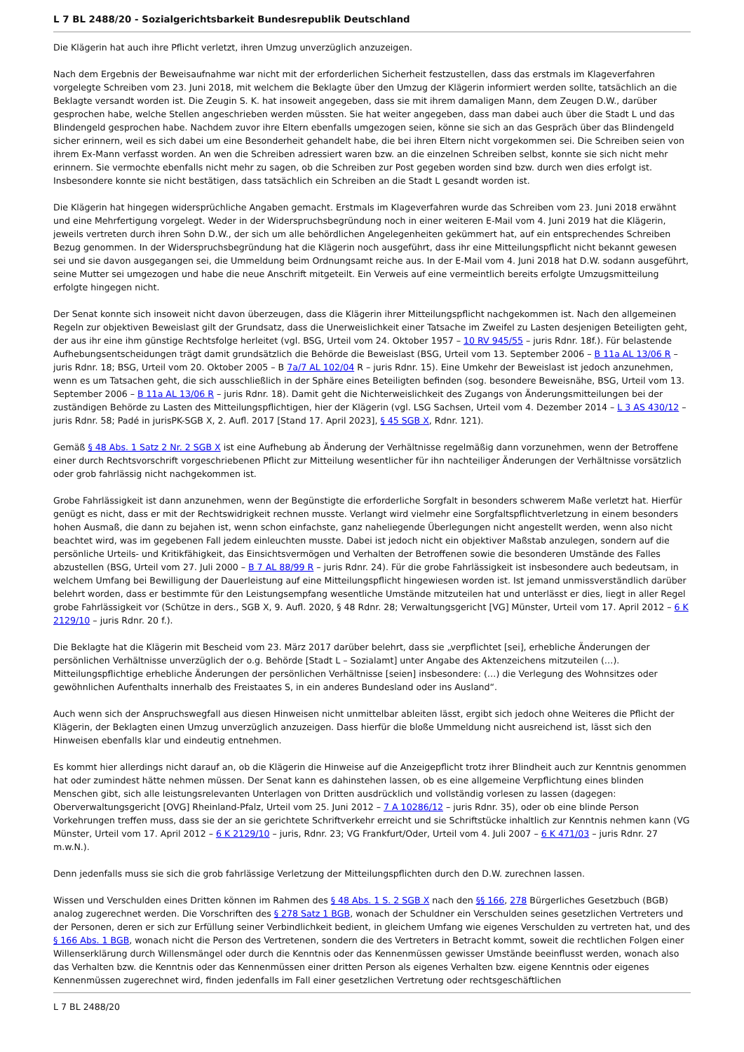L 7 BL 2488/20 - Sozialgerichtsbarkeit Bundesrepublik Deutschland
Die Klägerin hat auch ihre Pflicht verletzt, ihren Umzug unverzüglich anzuzeigen.
Nach dem Ergebnis der Beweisaufnahme war nicht mit der erforderlichen Sicherheit festzustellen, dass das erstmals im Klageverfahren vorgelegte Schreiben vom 23. Juni 2018, mit welchem die Beklagte über den Umzug der Klägerin informiert werden sollte, tatsächlich an die Beklagte versandt worden ist. Die Zeugin S. K. hat insoweit angegeben, dass sie mit ihrem damaligen Mann, dem Zeugen D.W., darüber gesprochen habe, welche Stellen angeschrieben werden müssten. Sie hat weiter angegeben, dass man dabei auch über die Stadt L und das Blindengeld gesprochen habe. Nachdem zuvor ihre Eltern ebenfalls umgezogen seien, könne sie sich an das Gespräch über das Blindengeld sicher erinnern, weil es sich dabei um eine Besonderheit gehandelt habe, die bei ihren Eltern nicht vorgekommen sei. Die Schreiben seien von ihrem Ex-Mann verfasst worden. An wen die Schreiben adressiert waren bzw. an die einzelnen Schreiben selbst, konnte sie sich nicht mehr erinnern. Sie vermochte ebenfalls nicht mehr zu sagen, ob die Schreiben zur Post gegeben worden sind bzw. durch wen dies erfolgt ist. Insbesondere konnte sie nicht bestätigen, dass tatsächlich ein Schreiben an die Stadt L gesandt worden ist.
Die Klägerin hat hingegen widersprüchliche Angaben gemacht. Erstmals im Klageverfahren wurde das Schreiben vom 23. Juni 2018 erwähnt und eine Mehrfertigung vorgelegt. Weder in der Widerspruchsbegründung noch in einer weiteren E-Mail vom 4. Juni 2019 hat die Klägerin, jeweils vertreten durch ihren Sohn D.W., der sich um alle behördlichen Angelegenheiten gekümmert hat, auf ein entsprechendes Schreiben Bezug genommen. In der Widerspruchsbegründung hat die Klägerin noch ausgeführt, dass ihr eine Mitteilungspflicht nicht bekannt gewesen sei und sie davon ausgegangen sei, die Ummeldung beim Ordnungsamt reiche aus. In der E-Mail vom 4. Juni 2018 hat D.W. sodann ausgeführt, seine Mutter sei umgezogen und habe die neue Anschrift mitgeteilt. Ein Verweis auf eine vermeintlich bereits erfolgte Umzugsmitteilung erfolgte hingegen nicht.
Der Senat konnte sich insoweit nicht davon überzeugen, dass die Klägerin ihrer Mitteilungspflicht nachgekommen ist. Nach den allgemeinen Regeln zur objektiven Beweislast gilt der Grundsatz, dass die Unerweislichkeit einer Tatsache im Zweifel zu Lasten desjenigen Beteiligten geht, der aus ihr eine ihm günstige Rechtsfolge herleitet (vgl. BSG, Urteil vom 24. Oktober 1957 – 10 RV 945/55 – juris Rdnr. 18f.). Für belastende Aufhebungsentscheidungen trägt damit grundsätzlich die Behörde die Beweislast (BSG, Urteil vom 13. September 2006 – B 11a AL 13/06 R –juris Rdnr. 18; BSG, Urteil vom 20. Oktober 2005 – B 7a/7 AL 102/04 R – juris Rdnr. 15). Eine Umkehr der Beweislast ist jedoch anzunehmen, wenn es um Tatsachen geht, die sich ausschließlich in der Sphäre eines Beteiligten befinden (sog. besondere Beweisnähe, BSG, Urteil vom 13. September 2006 – B 11a AL 13/06 R – juris Rdnr. 18). Damit geht die Nichterweislichkeit des Zugangs von Änderungsmitteilungen bei der zuständigen Behörde zu Lasten des Mitteilungspflichtigen, hier der Klägerin (vgl. LSG Sachsen, Urteil vom 4. Dezember 2014 – L 3 AS 430/12 – juris Rdnr. 58; Padé in jurisPK-SGB X, 2. Aufl. 2017 [Stand 17. April 2023], § 45 SGB X, Rdnr. 121).
Gemäß § 48 Abs. 1 Satz 2 Nr. 2 SGB X ist eine Aufhebung ab Änderung der Verhältnisse regelmäßig dann vorzunehmen, wenn der Betroffene einer durch Rechtsvorschrift vorgeschriebenen Pflicht zur Mitteilung wesentlicher für ihn nachteiliger Änderungen der Verhältnisse vorsätzlich oder grob fahrlässig nicht nachgekommen ist.
Grobe Fahrlässigkeit ist dann anzunehmen, wenn der Begünstigte die erforderliche Sorgfalt in besonders schwerem Maße verletzt hat. Hierfür genügt es nicht, dass er mit der Rechtswidrigkeit rechnen musste. Verlangt wird vielmehr eine Sorgfaltspflichtverletzung in einem besonders hohen Ausmaß, die dann zu bejahen ist, wenn schon einfachste, ganz naheliegende Überlegungen nicht angestellt werden, wenn also nicht beachtet wird, was im gegebenen Fall jedem einleuchten musste. Dabei ist jedoch nicht ein objektiver Maßstab anzulegen, sondern auf die persönliche Urteils- und Kritikfähigkeit, das Einsichtsvermögen und Verhalten der Betroffenen sowie die besonderen Umstände des Falles abzustellen (BSG, Urteil vom 27. Juli 2000 – B 7 AL 88/99 R – juris Rdnr. 24). Für die grobe Fahrlässigkeit ist insbesondere auch bedeutsam, in welchem Umfang bei Bewilligung der Dauerleistung auf eine Mitteilungspflicht hingewiesen worden ist. Ist jemand unmissverständlich darüber belehrt worden, dass er bestimmte für den Leistungsempfang wesentliche Umstände mitzuteilen hat und unterlässt er dies, liegt in aller Regel grobe Fahrlässigkeit vor (Schütze in ders., SGB X, 9. Aufl. 2020, § 48 Rdnr. 28; Verwaltungsgericht [VG] Münster, Urteil vom 17. April 2012 – 6 K 2129/10 – juris Rdnr. 20 f.).
Die Beklagte hat die Klägerin mit Bescheid vom 23. März 2017 darüber belehrt, dass sie „verpflichtet [sei], erhebliche Änderungen der persönlichen Verhältnisse unverzüglich der o.g. Behörde [Stadt L – Sozialamt] unter Angabe des Aktenzeichens mitzuteilen (…). Mitteilungspflichtige erhebliche Änderungen der persönlichen Verhältnisse [seien] insbesondere: (…) die Verlegung des Wohnsitzes oder gewöhnlichen Aufenthalts innerhalb des Freistaates S, in ein anderes Bundesland oder ins Ausland“.
Auch wenn sich der Anspruchswegfall aus diesen Hinweisen nicht unmittelbar ableiten lässt, ergibt sich jedoch ohne Weiteres die Pflicht der Klägerin, der Beklagten einen Umzug unverzüglich anzuzeigen. Dass hierfür die bloße Ummeldung nicht ausreichend ist, lässt sich den Hinweisen ebenfalls klar und eindeutig entnehmen.
Es kommt hier allerdings nicht darauf an, ob die Klägerin die Hinweise auf die Anzeigepflicht trotz ihrer Blindheit auch zur Kenntnis genommen hat oder zumindest hätte nehmen müssen. Der Senat kann es dahinstehen lassen, ob es eine allgemeine Verpflichtung eines blinden Menschen gibt, sich alle leistungsrelevanten Unterlagen von Dritten ausdrücklich und vollständig vorlesen zu lassen (dagegen: Oberverwaltungsgericht [OVG] Rheinland-Pfalz, Urteil vom 25. Juni 2012 – 7 A 10286/12 – juris Rdnr. 35), oder ob eine blinde Person Vorkehrungen treffen muss, dass sie der an sie gerichtete Schriftverkehr erreicht und sie Schriftstücke inhaltlich zur Kenntnis nehmen kann (VG Münster, Urteil vom 17. April 2012 – 6 K 2129/10 – juris, Rdnr. 23; VG Frankfurt/Oder, Urteil vom 4. Juli 2007 – 6 K 471/03 – juris Rdnr. 27 m.w.N.).
Denn jedenfalls muss sie sich die grob fahrlässige Verletzung der Mitteilungspflichten durch den D.W. zurechnen lassen.
Wissen und Verschulden eines Dritten können im Rahmen des § 48 Abs. 1 S. 2 SGB X nach den §§ 166, 278 Bürgerliches Gesetzbuch (BGB) analog zugerechnet werden. Die Vorschriften des § 278 Satz 1 BGB, wonach der Schuldner ein Verschulden seines gesetzlichen Vertreters und der Personen, deren er sich zur Erfüllung seiner Verbindlichkeit bedient, in gleichem Umfang wie eigenes Verschulden zu vertreten hat, und des § 166 Abs. 1 BGB, wonach nicht die Person des Vertretenen, sondern die des Vertreters in Betracht kommt, soweit die rechtlichen Folgen einer Willenserklärung durch Willensmängel oder durch die Kenntnis oder das Kennenmüssen gewisser Umstände beeinflusst werden, wonach also das Verhalten bzw. die Kenntnis oder das Kennenmüssen einer dritten Person als eigenes Verhalten bzw. eigene Kenntnis oder eigenes Kennenmüssen zugerechnet wird, finden jedenfalls im Fall einer gesetzlichen Vertretung oder rechtsgeschäftlichen
L 7 BL 2488/20